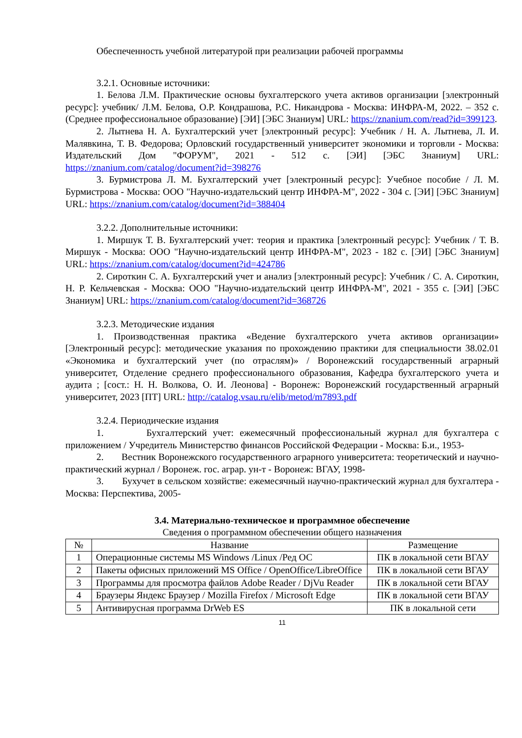Обеспеченность учебной литературой при реализации рабочей программы
3.2.1. Основные источники:
1. Белова Л.М. Практические основы бухгалтерского учета активов организации [электронный ресурс]: учебник/ Л.М. Белова, О.Р. Кондрашова, Р.С. Никандрова - Москва: ИНФРА-М, 2022. – 352 с. (Среднее профессиональное образование) [ЭИ] [ЭБС Знаниум] URL: https://znanium.com/read?id=399123.
2. Лытнева Н. А. Бухгалтерский учет [электронный ресурс]: Учебник / Н. А. Лытнева, Л. И. Малявкина, Т. В. Федорова; Орловский государственный университет экономики и торговли - Москва: Издательский Дом "ФОРУМ", 2021 - 512 с. [ЭИ] [ЭБС Знаниум] URL: https://znanium.com/catalog/document?id=398276
3. Бурмистрова Л. М. Бухгалтерский учет [электронный ресурс]: Учебное пособие / Л. М. Бурмистрова - Москва: ООО "Научно-издательский центр ИНФРА-М", 2022 - 304 с. [ЭИ] [ЭБС Знаниум] URL: https://znanium.com/catalog/document?id=388404
3.2.2. Дополнительные источники:
1. Миршук Т. В. Бухгалтерский учет: теория и практика [электронный ресурс]: Учебник / Т. В. Миршук - Москва: ООО "Научно-издательский центр ИНФРА-М", 2023 - 182 с. [ЭИ] [ЭБС Знаниум] URL: https://znanium.com/catalog/document?id=424786
2. Сироткин С. А. Бухгалтерский учет и анализ [электронный ресурс]: Учебник / С. А. Сироткин, Н. Р. Кельчевская - Москва: ООО "Научно-издательский центр ИНФРА-М", 2021 - 355 с. [ЭИ] [ЭБС Знаниум] URL: https://znanium.com/catalog/document?id=368726
3.2.3. Методические издания
1. Производственная практика «Ведение бухгалтерского учета активов организации» [Электронный ресурс]: методические указания по прохождению практики для специальности 38.02.01 «Экономика и бухгалтерский учет (по отраслям)» / Воронежский государственный аграрный университет, Отделение среднего профессионального образования, Кафедра бухгалтерского учета и аудита ; [сост.: Н. Н. Волкова, О. И. Леонова] - Воронеж: Воронежский государственный аграрный университет, 2023 [ПТ] URL: http://catalog.vsau.ru/elib/metod/m7893.pdf
3.2.4. Периодические издания
1. Бухгалтерский учет: ежемесячный профессиональный журнал для бухгалтера с приложением / Учредитель Министерство финансов Российской Федерации - Москва: Б.и., 1953-
2. Вестник Воронежского государственного аграрного университета: теоретический и научно-практический журнал / Воронеж. гос. аграр. ун-т - Воронеж: ВГАУ, 1998-
3. Бухучет в сельском хозяйстве: ежемесячный научно-практический журнал для бухгалтера - Москва: Перспектива, 2005-
3.4. Материально-техническое и программное обеспечение
Сведения о программном обеспечении общего назначения
| № | Название | Размещение |
| 1 | Операционные системы MS Windows /Linux /Ред ОС | ПК в локальной сети ВГАУ |
| 2 | Пакеты офисных приложений MS Office / OpenOffice/LibreOffice | ПК в локальной сети ВГАУ |
| 3 | Программы для просмотра файлов Adobe Reader / DjVu Reader | ПК в локальной сети ВГАУ |
| 4 | Браузеры Яндекс Браузер / Mozilla Firefox / Microsoft Edge | ПК в локальной сети ВГАУ |
| 5 | Антивирусная программа DrWeb ES | ПК в локальной сети |
11